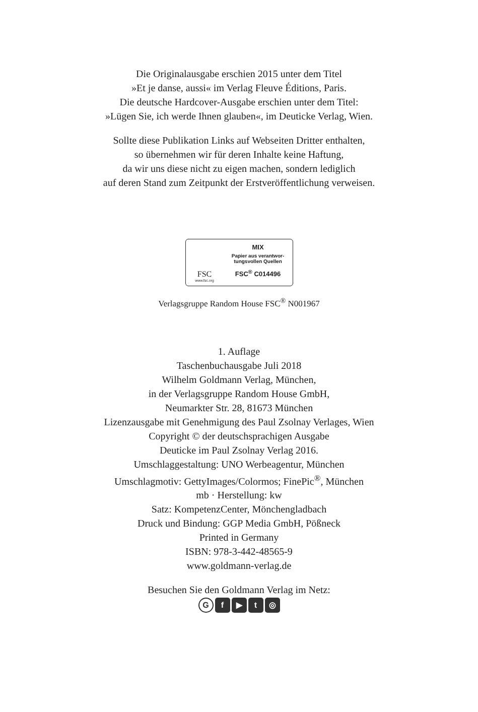Die Originalausgabe erschien 2015 unter dem Titel
»Et je danse, aussi« im Verlag Fleuve Éditions, Paris.
Die deutsche Hardcover-Ausgabe erschien unter dem Titel:
»Lügen Sie, ich werde Ihnen glauben«, im Deuticke Verlag, Wien.
Sollte diese Publikation Links auf Webseiten Dritter enthalten,
so übernehmen wir für deren Inhalte keine Haftung,
da wir uns diese nicht zu eigen machen, sondern lediglich
auf deren Stand zum Zeitpunkt der Erstveröffentlichung verweisen.
FSC
www.fsc.org
MIX
Papier aus verantwor-
tungsvollen Quellen
FSC<sup>®</sup> C014496
Verlagsgruppe Random House FSC<sup>®</sup> N001967
1. Auflage
Taschenbuchausgabe Juli 2018
Wilhelm Goldmann Verlag, München,
in der Verlagsgruppe Random House GmbH,
Neumarkter Str. 28, 81673 München
Lizenzausgabe mit Genehmigung des Paul Zsolnay Verlages, Wien
Copyright © der deutschsprachigen Ausgabe
Deuticke im Paul Zsolnay Verlag 2016.
Umschlaggestaltung: UNO Werbeagentur, München
Umschlagmotiv: GettyImages/Colormos; FinePic<sup>®</sup>, München
mb · Herstellung: kw
Satz: KompetenzCenter, Mönchengladbach
Druck und Bindung: GGP Media GmbH, Pößneck
Printed in Germany
ISBN: 978-3-442-48565-9
www.goldmann-verlag.de
Besuchen Sie den Goldmann Verlag im Netz:
Gf ▶ t ◎